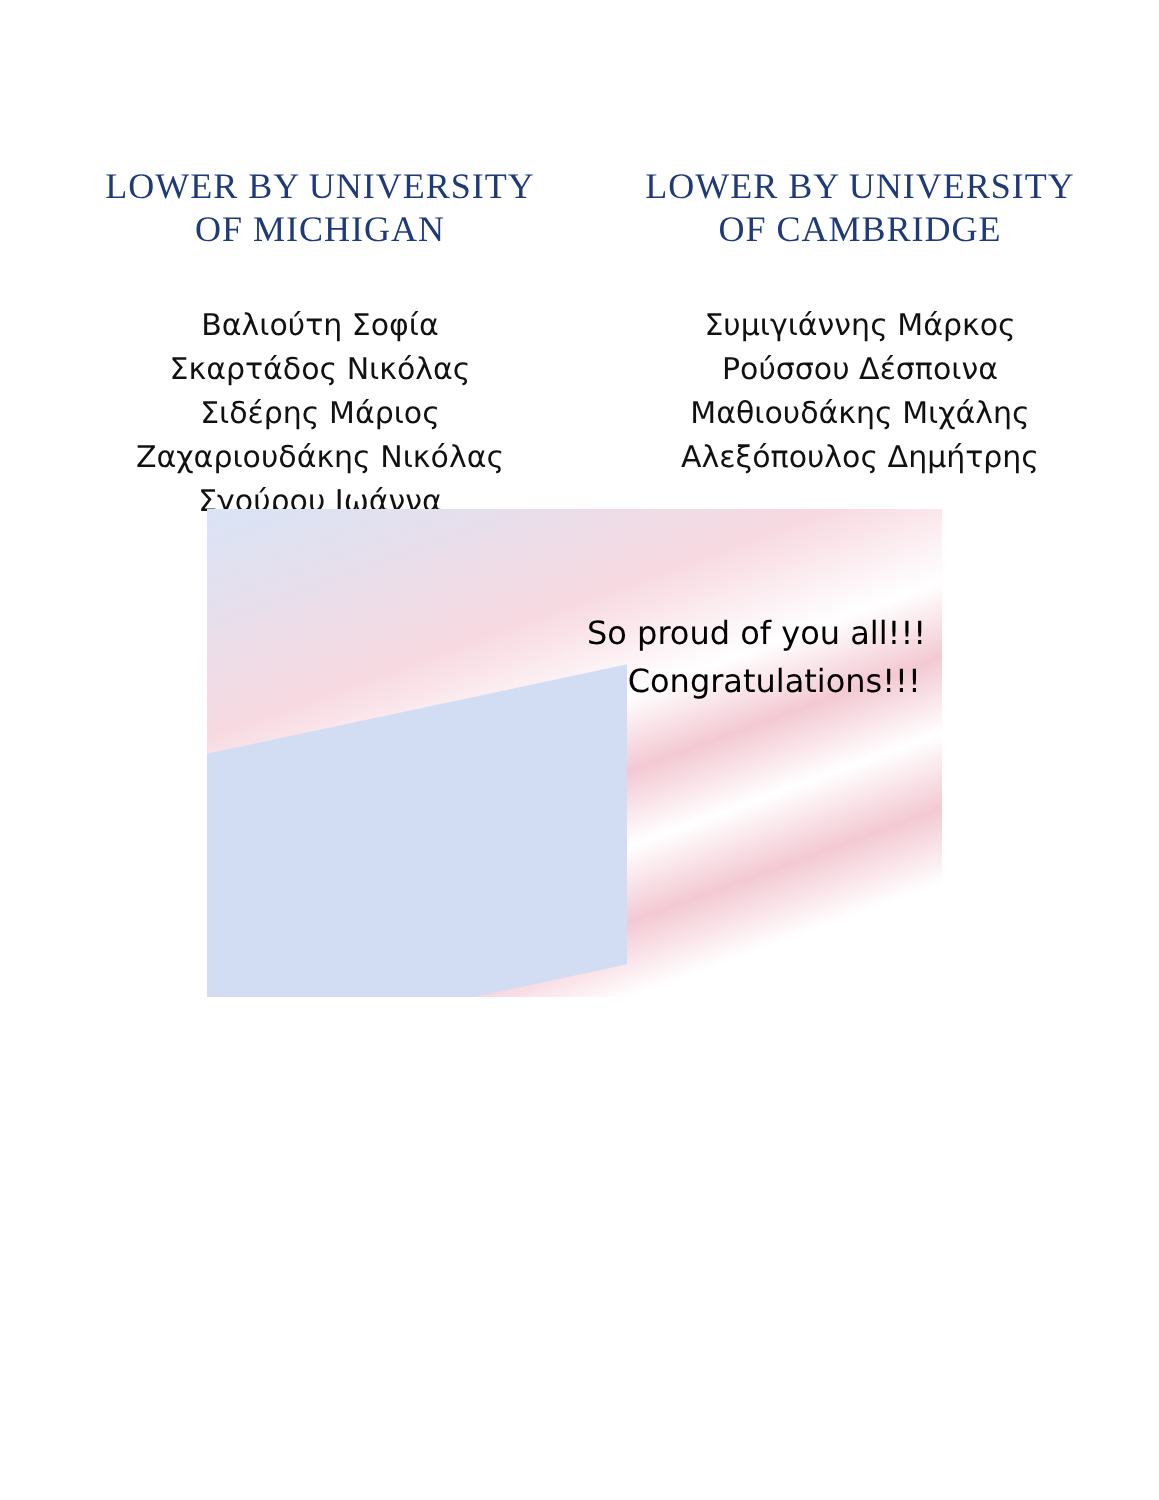LOWER BY UNIVERSITY
OF MICHIGAN
Βαλιούτη Σοφία
Σκαρτάδος Νικόλας
Σιδέρης Μάριος
Ζαχαριουδάκης Νικόλας
Σγούρου Ιωάννα
LOWER BY UNIVERSITY
OF CAMBRIDGE
Συμιγιάννης Μάρκος
Ρούσσου Δέσποινα
Μαθιουδάκης Μιχάλης
Αλεξόπουλος Δημήτρης
So proud of you all!!!
Congratulations!!!